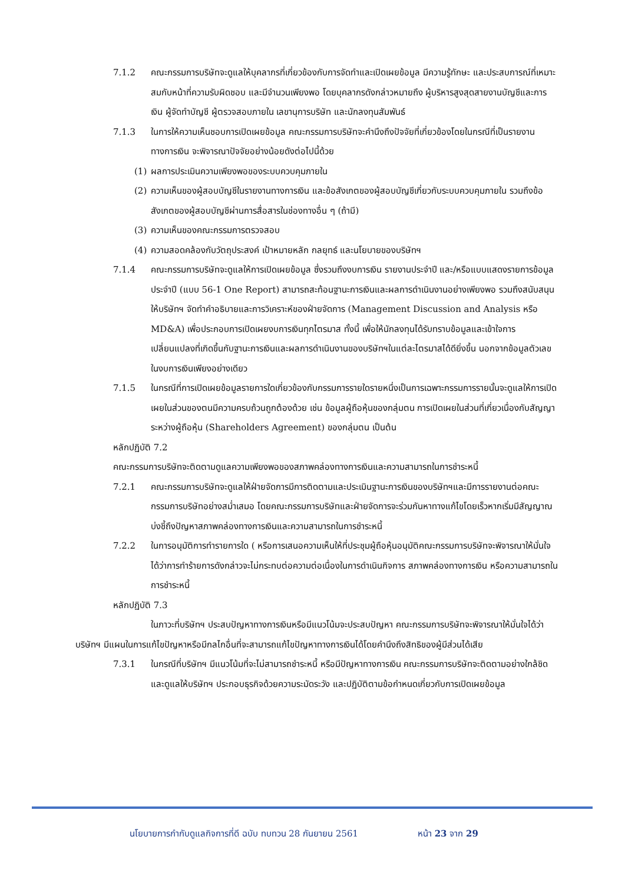7.1.2 คณะกรรมการบริษัทจะดูแลให้บุคลากรที่เกี่ยวข้องกับการจัดทำและเปิดเผยข้อมูล มีความรู้ทักษะ และประสบการณ์ที่เหมาะสมกับหน้าที่ความรับผิดชอบ และมีจำนวนเพียงพอ โดยบุคลากรดังกล่าวหมายถึง ผู้บริหารสูงสุดสายงานบัญชีและการเงิน ผู้จัดทำบัญชี ผู้ตรวจสอบภายใน เลขานุการบริษัท และนักลงทุนสัมพันธ์
7.1.3 ในการให้ความเห็นชอบการเปิดเผยข้อมูล คณะกรรมการบริษัทจะคำนึงถึงปัจจัยที่เกี่ยวข้องโดยในกรณีที่เป็นรายงานทางการเงิน จะพิจารณาปัจจัยอย่างน้อยดังต่อไปนี้ด้วย
(1) ผลการประเมินความเพียงพอของระบบควบคุมภายใน
(2) ความเห็นของผู้สอบบัญชีในรายงานทางการเงิน และข้อสังเกตของผู้สอบบัญชีเกี่ยวกับระบบควบคุมภายใน รวมถึงข้อสังเกตของผู้สอบบัญชีผ่านการสื่อสารในช่องทางอื่น ๆ (ถ้ามี)
(3) ความเห็นของคณะกรรมการตรวจสอบ
(4) ความสอดคล้องกับวัตถุประสงค์ เป้าหมายหลัก กลยุทธ์ และนโยบายของบริษัทฯ
7.1.4 คณะกรรมการบริษัทจะดูแลให้การเปิดเผยข้อมูล ซึ่งรวมถึงงบการเงิน รายงานประจำปี และ/หรือแบบแสดงรายการข้อมูลประจำปี (แบบ 56-1 One Report) สามารถสะท้อนฐานะการเงินและผลการดำเนินงานอย่างเพียงพอ รวมถึงสนับสนุนให้บริษัทฯ จัดทำคำอธิบายและการวิเคราะห์ของฝ่ายจัดการ (Management Discussion and Analysis หรือ MD&A) เพื่อประกอบการเปิดเผยงบการเงินทุกไตรมาส ทั้งนี้ เพื่อให้นักลงทุนได้รับทราบข้อมูลและเข้าใจการเปลี่ยนแปลงที่เกิดขึ้นกับฐานะการเงินและผลการดำเนินงานของบริษัทฯในแต่ละไตรมาสได้ดียิ่งขึ้น นอกจากข้อมูลตัวเลขในงบการเงินเพียงอย่างเดียว
7.1.5 ในกรณีที่การเปิดเผยข้อมูลรายการใดเกี่ยวข้องกับกรรมการรายใดรายหนึ่งเป็นการเฉพาะกรรมการรายนั้นจะดูแลให้การเปิดเผยในส่วนของตนมีความครบถ้วนถูกต้องด้วย เช่น ข้อมูลผู้ถือหุ้นของกลุ่มตน การเปิดเผยในส่วนที่เกี่ยวเนื่องกับสัญญาระหว่างผู้ถือหุ้น (Shareholders Agreement) ของกลุ่มตน เป็นต้น
หลักปฏิบัติ 7.2
คณะกรรมการบริษัทจะติดตามดูแลความเพียงพอของสภาพคล่องทางการเงินและความสามารถในการชำระหนี้
7.2.1 คณะกรรมการบริษัทจะดูแลให้ฝ่ายจัดการมีการติดตามและประเมินฐานะการเงินของบริษัทฯและมีการรายงานต่อคณะกรรมการบริษัทอย่างสม่ำเสมอ โดยคณะกรรมการบริษัทและฝ่ายจัดการจะร่วมกันหาทางแก้ไขโดยเร็วหากเริ่มมีสัญญาณบ่งชี้ถึงปัญหาสภาพคล่องทางการเงินและความสามารถในการชำระหนี้
7.2.2 ในการอนุมัติการทำรายการใด ( หรือการเสนอความเห็นให้ที่ประชุมผู้ถือหุ้นอนุมัติคณะกรรมการบริษัทจะพิจารณาให้มั่นใจได้ว่าการทำร้ายการดังกล่าวจะไม่กระทบต่อความต่อเนื่องในการดำเนินกิจการ สภาพคล่องทางการเงิน หรือความสามารถในการชำระหนี้
หลักปฏิบัติ 7.3
ในภาวะที่บริษัทฯ ประสบปัญหาทางการเงินหรือมีแนวโน้มจะประสบปัญหา คณะกรรมการบริษัทจะพิจารณาให้มั่นใจได้ว่าบริษัทฯ มีแผนในการแก้ไขปัญหาหรือมีกลไกอื่นที่จะสามารถแก้ไขปัญหาทางการเงินได้โดยคำนึงถึงสิทธิของผู้มีส่วนได้เสีย
7.3.1 ในกรณีที่บริษัทฯ มีแนวโน้มที่จะไม่สามารถชำระหนี้ หรือมีปัญหาทางการเงิน คณะกรรมการบริษัทจะติดตามอย่างใกล้ชิดและดูแลให้บริษัทฯ ประกอบธุรกิจด้วยความระมัดระวัง และปฏิบัติตามข้อกำหนดเกี่ยวกับการเปิดเผยข้อมูล
นโยบายการกำกับดูแลกิจการที่ดี ฉบับ ทบทวน 28 กันยายน 2561 หน้า 23 จาก 29